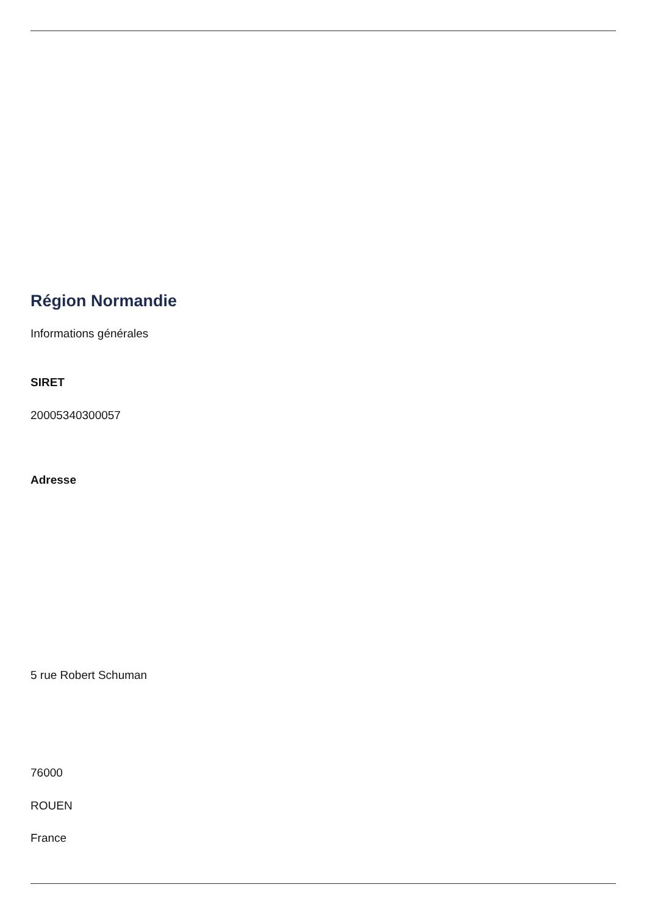Région Normandie
Informations générales
SIRET
20005340300057
Adresse
5 rue Robert Schuman
76000
ROUEN
France